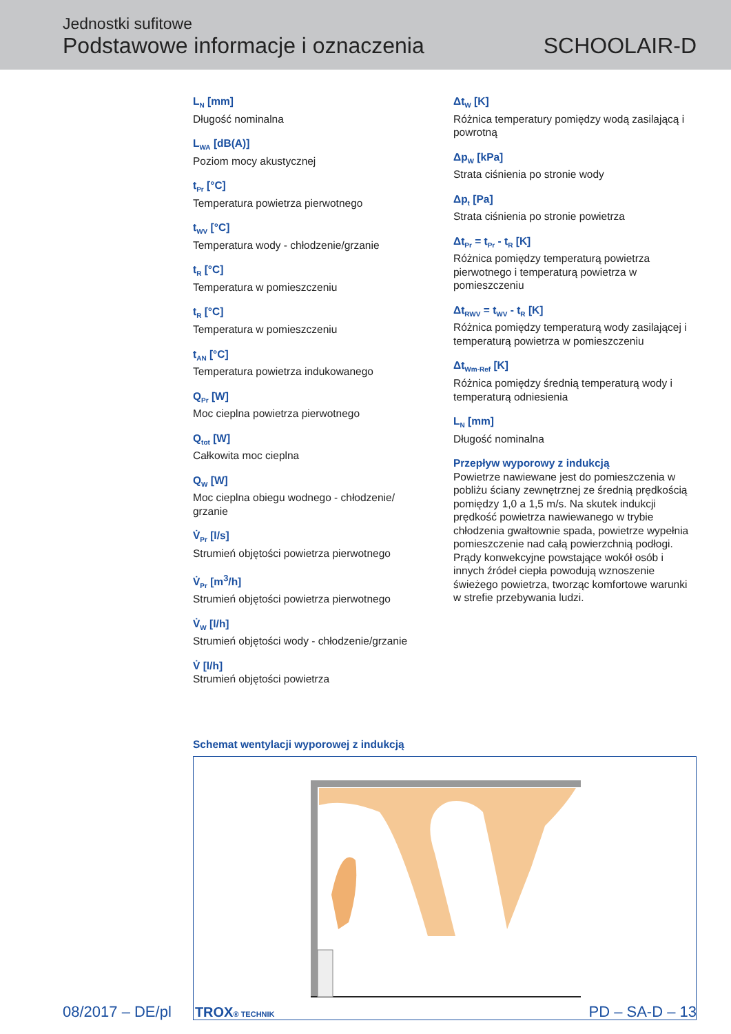Jednostki sufitowe
Podstawowe informacje i oznaczenia
SCHOOLAIR-D
L<sub>N</sub> [mm]
Długość nominalna
L<sub>WA</sub> [dB(A)]
Poziom mocy akustycznej
t<sub>Pr</sub> [°C]
Temperatura powietrza pierwotnego
t<sub>WV</sub> [°C]
Temperatura wody - chłodzenie/grzanie
t<sub>R</sub> [°C]
Temperatura w pomieszczeniu
t<sub>R</sub> [°C]
Temperatura w pomieszczeniu
t<sub>AN</sub> [°C]
Temperatura powietrza indukowanego
Q<sub>Pr</sub> [W]
Moc cieplna powietrza pierwotnego
Q<sub>tot</sub> [W]
Całkowita moc cieplna
Q<sub>W</sub> [W]
Moc cieplna obiegu wodnego - chłodzenie/
grzanie
V̇<sub>Pr</sub> [l/s]
Strumień objętości powietrza pierwotnego
V̇<sub>Pr</sub> [m<sup>3</sup>/h]
Strumień objętości powietrza pierwotnego
V̇<sub>W</sub> [l/h]
Strumień objętości wody - chłodzenie/grzanie
V̇ [l/h]
Strumień objętości powietrza
Δt<sub>W</sub> [K]
Różnica temperatury pomiędzy wodą zasilającą i powrotną
Δp<sub>W</sub> [kPa]
Strata ciśnienia po stronie wody
Δp<sub>t</sub> [Pa]
Strata ciśnienia po stronie powietrza
Δt<sub>Pr</sub> = t<sub>Pr</sub> - t<sub>R</sub> [K]
Różnica pomiędzy temperaturą powietrza pierwotnego i temperaturą powietrza w pomieszczeniu
Δt<sub>RWV</sub> = t<sub>WV</sub> - t<sub>R</sub> [K]
Różnica pomiędzy temperaturą wody zasilającej i temperaturą powietrza w pomieszczeniu
Δt<sub>Wm-Ref</sub> [K]
Różnica pomiędzy średnią temperaturą wody i temperaturą odniesienia
L<sub>N</sub> [mm]
Długość nominalna
Przepływ wyporowy z indukcją
Powietrze nawiewane jest do pomieszczenia w pobliżu ściany zewnętrznej ze średnią prędkością pomiędzy 1,0 a 1,5 m/s. Na skutek indukcji prędkość powietrza nawiewanego w trybie chłodzenia gwałtownie spada, powietrze wypełnia pomieszczenie nad całą powierzchnią podłogi. Prądy konwekcyjne powstające wokół osób i innych źródeł ciepła powodują wznoszenie świeżego powietrza, tworząc komfortowe warunki w strefie przebywania ludzi.
Schemat wentylacji wyporowej z indukcją
08/2017 – DE/pl TROX® TECHNIK
PD – SA-D – 13